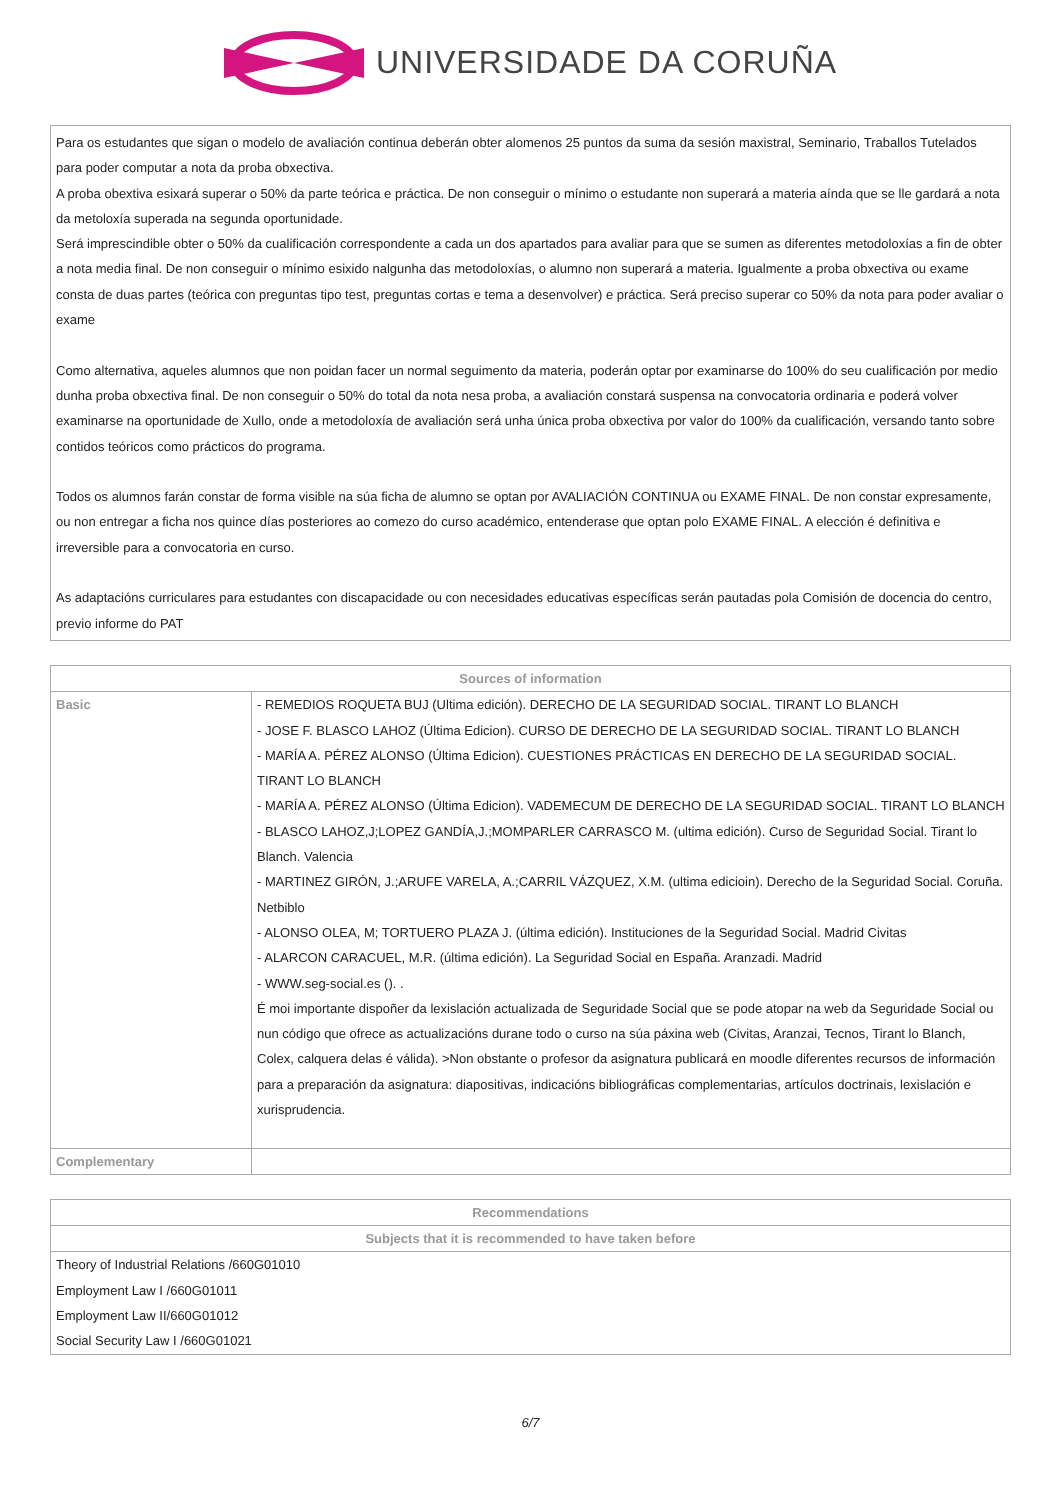UNIVERSIDADE DA CORUÑA
Para os estudantes que sigan o modelo de avaliación continua deberán obter alomenos 25 puntos da suma da sesión maxistral, Seminario, Traballos Tutelados para poder computar a nota da proba obxectiva.
A proba obextiva esixará superar o 50% da parte teórica e práctica. De non conseguir o mínimo o estudante non superará a materia aínda que se lle gardará a nota da metoloxía superada na segunda oportunidade.
Será imprescindible obter o 50% da cualificación correspondente a cada un dos apartados para avaliar para que se sumen as diferentes metodoloxías a fin de obter a nota media final. De non conseguir o mínimo esixido nalgunha das metodoloxías, o alumno non superará a materia. Igualmente a proba obxectiva ou exame consta de duas partes (teórica con preguntas tipo test, preguntas cortas e tema a desenvolver) e práctica. Será preciso superar co 50% da nota para poder avaliar o exame
Como alternativa, aqueles alumnos que non poidan facer un normal seguimento da materia, poderán optar por examinarse do 100% do seu cualificación por medio dunha proba obxectiva final. De non conseguir o 50% do total da nota nesa proba, a avaliación constará suspensa na convocatoria ordinaria e poderá volver examinarse na oportunidade de Xullo, onde a metodoloxía de avaliación será unha única proba obxectiva por valor do 100% da cualificación, versando tanto sobre contidos teóricos como prácticos do programa.
Todos os alumnos farán constar de forma visible na súa ficha de alumno se optan por AVALIACIÓN CONTINUA ou EXAME FINAL. De non constar expresamente, ou non entregar a ficha nos quince días posteriores ao comezo do curso académico, entenderase que optan polo EXAME FINAL. A elección é definitiva e irreversible para a convocatoria en curso.
As adaptacións curriculares para estudantes con discapacidade ou con necesidades educativas específicas serán pautadas pola Comisión de docencia do centro, previo informe do PAT
| Sources of information | |
| --- | --- |
| Basic | - REMEDIOS ROQUETA BUJ (Ultima edición). DERECHO DE LA SEGURIDAD SOCIAL. TIRANT LO BLANCH - JOSE F. BLASCO LAHOZ (Última Edicion). CURSO DE DERECHO DE LA SEGURIDAD SOCIAL. TIRANT LO BLANCH - MARÍA A. PÉREZ ALONSO (Última Edicion). CUESTIONES PRÁCTICAS EN DERECHO DE LA SEGURIDAD SOCIAL. TIRANT LO BLANCH - MARÍA A. PÉREZ ALONSO (Última Edicion). VADEMECUM DE DERECHO DE LA SEGURIDAD SOCIAL. TIRANT LO BLANCH - BLASCO LAHOZ,J;LOPEZ GANDÍA,J.;MOMPARLER CARRASCO M. (ultima edición). Curso de Seguridad Social. Tirant lo Blanch. Valencia - MARTINEZ GIRÓN, J.;ARUFE VARELA, A.;CARRIL VÁZQUEZ, X.M. (ultima edicioin). Derecho de la Seguridad Social. Coruña. Netbiblo - ALONSO OLEA, M; TORTUERO PLAZA J. (última edición). Instituciones de la Seguridad Social. Madrid Civitas - ALARCON CARACUEL, M.R. (última edición). La Seguridad Social en España. Aranzadi. Madrid - WWW.seg-social.es (). . É moi importante dispoñer da lexislación actualizada de Seguridade Social que se pode atopar na web da Seguridade Social ou nun código que ofrece as actualizacións durane todo o curso na súa páxina web (Civitas, Aranzai, Tecnos, Tirant lo Blanch, Colex, calquera delas é válida). >Non obstante o profesor da asignatura publicará en moodle diferentes recursos de información para a preparación da asignatura: diapositivas, indicacións bibliográficas complementarias, artículos doctrinais, lexislación e xurisprudencia. |
| Complementary | |
| Recommendations |
| --- |
| Subjects that it is recommended to have taken before |
| Theory of Industrial Relations /660G01010 Employment Law I /660G01011 Employment Law II/660G01012 Social Security Law I /660G01021 |
6/7